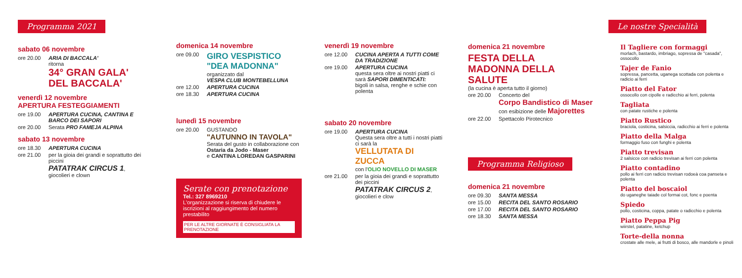Programma 2021
sabato 06 novembre
ore 20.00 ARIA DI BACCALA'
ritorna
34° GRAN GALA'
DEL BACCALA'
venerdì 12 novembre
APERTURA FESTEGGIAMENTI
ore 19.00 APERTURA CUCINA, CANTINA E BARCO DEI SAPORI
ore 20.00 Serata PRO FAMEJA ALPINA
sabato 13 novembre
ore 18.30 APERTURA CUCINA
ore 21.00 per la gioia dei grandi e soprattutto dei piccini
PATATRAK CIRCUS 1,
giocolieri e clown
domenica 14 novembre
ore 09.00 GIRO VESPISTICO
"DEA MADONNA"
organizzato dal
VESPA CLUB MONTEBELLUNA
ore 12.00 APERTURA CUCINA
ore 18.30 APERTURA CUCINA
lunedì 15 novembre
ore 20.00 GUSTANDO
"AUTUNNO IN TAVOLA"
Serata del gusto in collaborazione con Ostaria da Jodo - Maser
e CANTINA LOREDAN GASPARINI
Serate con prenotazione
Tel.: 327 8969210
L'organizzazione si riserva di chiudere le iscrizioni al raggiungimento del numero prestabilito
PER LE ALTRE GIORNATE È CONSIGLIATA LA PRENOTAZIONE
venerdì 19 novembre
ore 12.00 CUCINA APERTA A TUTTI COME DA TRADIZIONE
ore 19.00 APERTURA CUCINA
questa sera oltre ai nostri piatti ci sarà SAPORI DIMENTICATI:
bigoli in salsa, renghe e schie con polenta
sabato 20 novembre
ore 19.00 APERTURA CUCINA
Questa sera oltre a tutti i nostri piatti ci sarà la
VELLUTATA DI ZUCCA
con l'OLIO NOVELLO DI MASER
ore 21.00 per la gioia dei grandi e soprattutto dei piccini
PATATRAK CIRCUS 2,
giocolieri e clow
domenica 21 novembre
FESTA DELLA
MADONNA DELLA SALUTE
(la cucina è aperta tutto il giorno)
ore 20.00 Concerto del
Corpo Bandistico di Maser
con esibizione delle Majorettes
ore 22.00 Spettacolo Pirotecnico
Programma Religioso
domenica 21 novembre
ore 09.30 SANTA MESSA
ore 15.00 RECITA DEL SANTO ROSARIO
ore 17.00 RECITA DEL SANTO ROSARIO
ore 18.30 SANTA MESSA
Le nostre Specialità
Il Tagliere con formaggi
morlach, bastardo, imbriago, sopressa de "casada", ossocollo
Tajer de Fanio
sopressa, pancetta, uganega scottada con polenta e radicio ai ferri
Piatto del Fator
ossocollo con cipolle e radicchio ai ferri, polenta
Tagliata
con patate rustiche e polenta
Piatto Rustico
braciola, costicina, salsiccia, radicchio ai ferri e polenta
Piatto della Malga
formaggio fuso con funghi e polenta
Piatto trevisan
2 salsicce con radicio trevisan ai ferri con polenta
Piatto contadino
pollo ai ferri con radicio trevisan rodoeà coa panseta e polenta
Piatto del boscaiol
do uganeghe taiade col formai cot, fonc e poenta
Spiedo
pollo, costicina, coppa, patate o radicchio e polenta
Piatto Peppa Pig
wiirstel, patatine, ketchup
Torte-della nonna
crostate alle mele, ai frutti di bosco, alle mandorle e pinoli